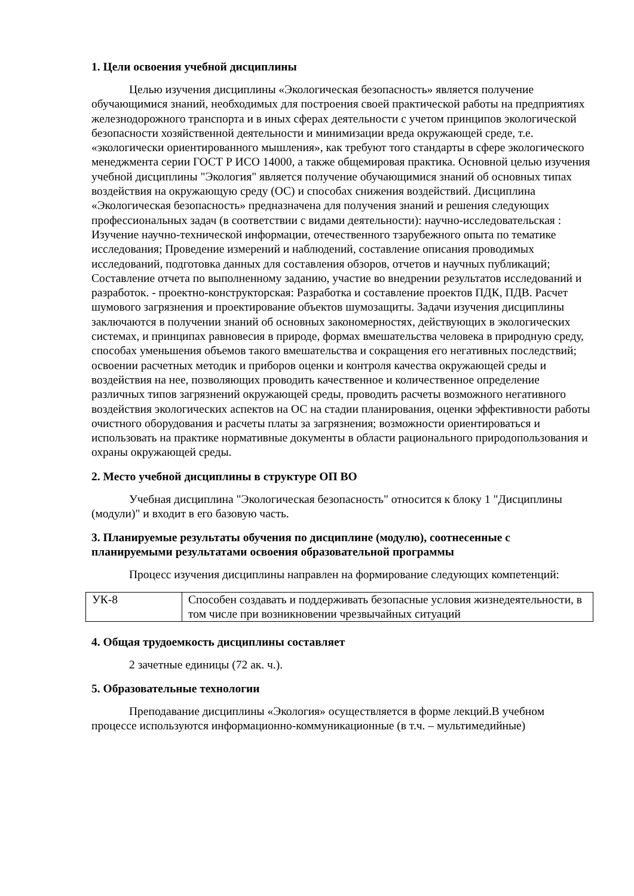1. Цели освоения учебной дисциплины
Целью изучения дисциплины «Экологическая безопасность» является получение обучающимися знаний, необходимых для построения своей практической работы на предприятиях железнодорожного транспорта и в иных сферах деятельности с учетом принципов экологической безопасности хозяйственной деятельности и минимизации вреда окружающей среде, т.е. «экологически ориентированного мышления», как требуют того стандарты в сфере экологического менеджмента серии ГОСТ Р ИСО 14000, а также общемировая практика. Основной целью изучения учебной дисциплины "Экология" является получение обучающимися знаний об основных типах воздействия на окружающую среду (ОС) и способах снижения воздействий. Дисциплина «Экологическая безопасность» предназначена для получения знаний и решения следующих профессиональных задач (в соответствии с видами деятельности): научно-исследовательская : Изучение научно-технической информации, отечественного тзарубежного опыта по тематике исследования; Проведение измерений и наблюдений, составление описания проводимых исследований, подготовка данных для составления обзоров, отчетов и научных публикаций; Составление отчета по выполненному заданию, участие во внедрении результатов исследований и разработок. - проектно-конструкторская: Разработка и составление проектов ПДК, ПДВ. Расчет шумового загрязнения и проектирование объектов шумозащиты. Задачи изучения дисциплины заключаются в получении знаний об основных закономерностях, действующих в экологических системах, и принципах равновесия в природе, формах вмешательства человека в природную среду, способах уменьшения объемов такого вмешательства и сокращения его негативных последствий; освоении расчетных методик и приборов оценки и контроля качества окружающей среды и воздействия на нее, позволяющих проводить качественное и количественное определение различных типов загрязнений окружающей среды, проводить расчеты возможного негативного воздействия экологических аспектов на ОС на стадии планирования, оценки эффективности работы очистного оборудования и расчеты платы за загрязнения; возможности ориентироваться и использовать на практике нормативные документы в области рационального природопользования и охраны окружающей среды.
2. Место учебной дисциплины в структуре ОП ВО
Учебная дисциплина "Экологическая безопасность" относится к блоку 1 "Дисциплины (модули)" и входит в его базовую часть.
3. Планируемые результаты обучения по дисциплине (модулю), соотнесенные с планируемыми результатами освоения образовательной программы
Процесс изучения дисциплины направлен на формирование следующих компетенций:
| УК-8 | Способен создавать и поддерживать безопасные условия жизнедеятельности, в том числе при возникновении чрезвычайных ситуаций |
4. Общая трудоемкость дисциплины составляет
2 зачетные единицы (72 ак. ч.).
5. Образовательные технологии
Преподавание дисциплины «Экология» осуществляется в форме лекций.В учебном процессе используются информационно-коммуникационные (в т.ч. – мультимедийные)